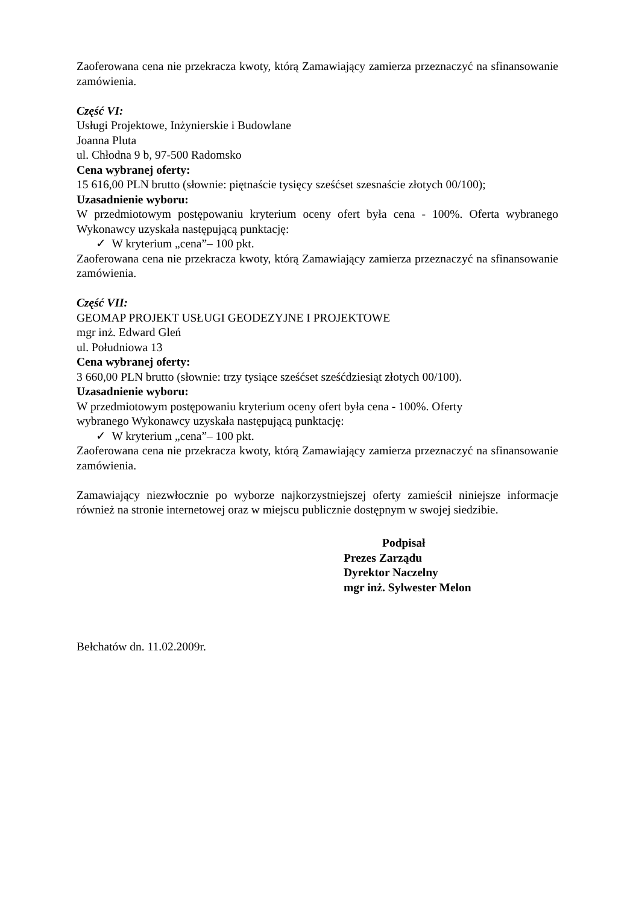Zaoferowana cena nie przekracza kwoty, którą Zamawiający zamierza przeznaczyć na sfinansowanie zamówienia.
Część VI:
Usługi Projektowe, Inżynierskie i Budowlane
Joanna Pluta
ul. Chłodna 9 b, 97-500 Radomsko
Cena wybranej oferty:
15 616,00 PLN brutto (słownie: piętnaście tysięcy sześćset szesnaście złotych 00/100);
Uzasadnienie wyboru:
W przedmiotowym postępowaniu kryterium oceny ofert była cena - 100%. Oferta wybranego Wykonawcy uzyskała następującą punktację:
✓ W kryterium „cena”– 100 pkt.
Zaoferowana cena nie przekracza kwoty, którą Zamawiający zamierza przeznaczyć na sfinansowanie zamówienia.
Część VII:
GEOMAP PROJEKT USŁUGI GEODEZYJNE I PROJEKTOWE
mgr inż. Edward Gleń
ul. Południowa 13
Cena wybranej oferty:
3 660,00 PLN brutto (słownie: trzy tysiące sześćset sześćdziesiąt złotych 00/100).
Uzasadnienie wyboru:
W przedmiotowym postępowaniu kryterium oceny ofert była cena - 100%. Oferty
wybranego Wykonawcy uzyskała następującą punktację:
✓ W kryterium „cena”– 100 pkt.
Zaoferowana cena nie przekracza kwoty, którą Zamawiający zamierza przeznaczyć na sfinansowanie zamówienia.
Zamawiający niezwłocznie po wyborze najkorzystniejszej oferty zamieścił niniejsze informacje również na stronie internetowej oraz w miejscu publicznie dostępnym w swojej siedzibie.
Podpisał
Prezes Zarządu
Dyrektor Naczelny
mgr inż. Sylwester Melon
Bełchatów dn. 11.02.2009r.